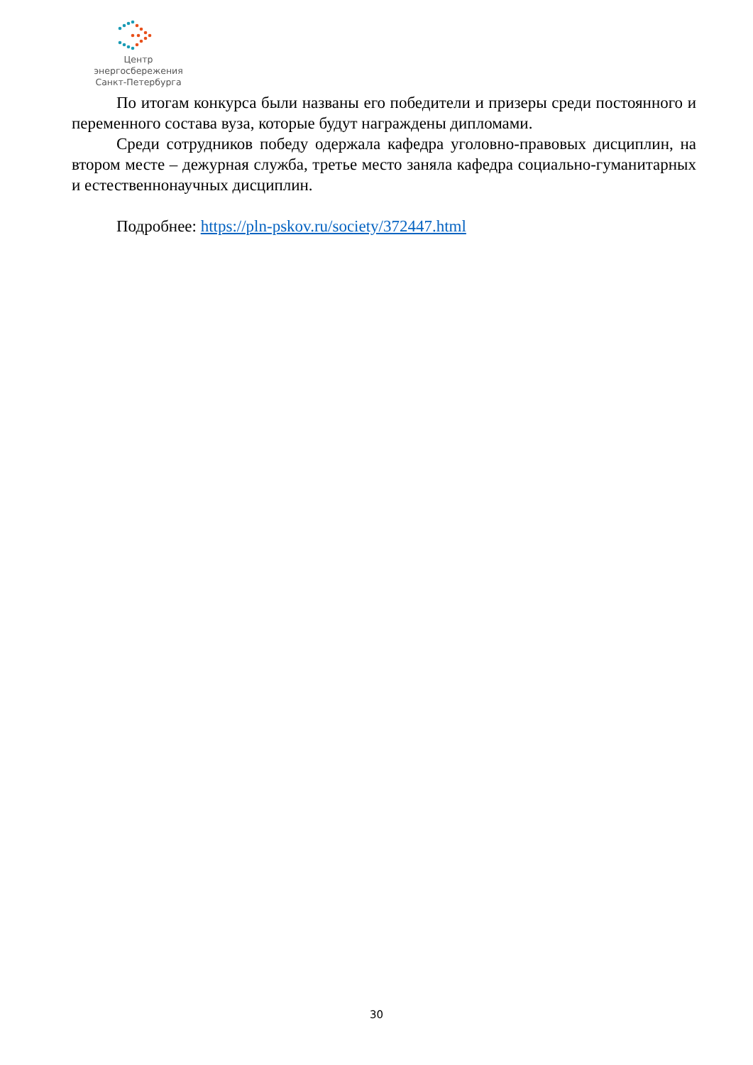Центр энергосбережения
Санкт-Петербурга
По итогам конкурса были названы его победители и призеры среди постоянного и переменного состава вуза, которые будут награждены дипломами.
Среди сотрудников победу одержала кафедра уголовно-правовых дисциплин, на втором месте – дежурная служба, третье место заняла кафедра социально-гуманитарных и естественнонаучных дисциплин.
Подробнее: https://pln-pskov.ru/society/372447.html
30